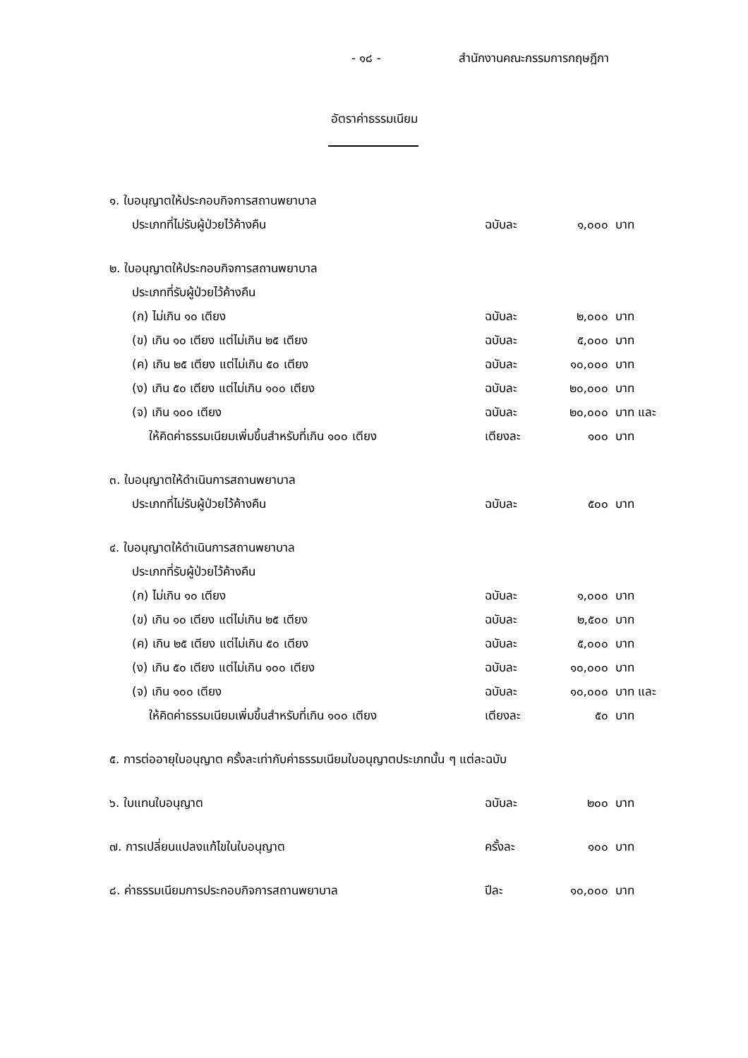- ๑๘ - สำนักงานคณะกรรมการกฤษฎีกา
อัตราค่าธรรมเนียม
| ๑. ใบอนุญาตให้ประกอบกิจการสถานพยาบาล | | | |
| ประเภทที่ไม่รับผู้ป่วยไว้ค้างคืน | ฉบับละ | ๑,๐๐๐ | บาท |
| ๒. ใบอนุญาตให้ประกอบกิจการสถานพยาบาล | | | |
| ประเภทที่รับผู้ป่วยไว้ค้างคืน | | | |
| (ก) ไม่เกิน ๑๐ เตียง | ฉบับละ | ๒,๐๐๐ | บาท |
| (ข) เกิน ๑๐ เตียง แต่ไม่เกิน ๒๕ เตียง | ฉบับละ | ๕,๐๐๐ | บาท |
| (ค) เกิน ๒๕ เตียง แต่ไม่เกิน ๕๐ เตียง | ฉบับละ | ๑๐,๐๐๐ | บาท |
| (ง) เกิน ๕๐ เตียง แต่ไม่เกิน ๑๐๐ เตียง | ฉบับละ | ๒๐,๐๐๐ | บาท |
| (จ) เกิน ๑๐๐ เตียง | ฉบับละ | ๒๐,๐๐๐ | บาท และ |
| ให้คิดค่าธรรมเนียมเพิ่มขึ้นสำหรับที่เกิน ๑๐๐ เตียง | เตียงละ | ๑๐๐ | บาท |
| ๓. ใบอนุญาตให้ดำเนินการสถานพยาบาล | | | |
| ประเภทที่ไม่รับผู้ป่วยไว้ค้างคืน | ฉบับละ | ๕๐๐ | บาท |
| ๔. ใบอนุญาตให้ดำเนินการสถานพยาบาล | | | |
| ประเภทที่รับผู้ป่วยไว้ค้างคืน | | | |
| (ก) ไม่เกิน ๑๐ เตียง | ฉบับละ | ๑,๐๐๐ | บาท |
| (ข) เกิน ๑๐ เตียง แต่ไม่เกิน ๒๕ เตียง | ฉบับละ | ๒,๕๐๐ | บาท |
| (ค) เกิน ๒๕ เตียง แต่ไม่เกิน ๕๐ เตียง | ฉบับละ | ๕,๐๐๐ | บาท |
| (ง) เกิน ๕๐ เตียง แต่ไม่เกิน ๑๐๐ เตียง | ฉบับละ | ๑๐,๐๐๐ | บาท |
| (จ) เกิน ๑๐๐ เตียง | ฉบับละ | ๑๐,๐๐๐ | บาท และ |
| ให้คิดค่าธรรมเนียมเพิ่มขึ้นสำหรับที่เกิน ๑๐๐ เตียง | เตียงละ | ๕๐ | บาท |
| ๕. การต่ออายุใบอนุญาต ครั้งละเท่ากับค่าธรรมเนียมใบอนุญาตประเภทนั้น ๆ แต่ละฉบับ | | | |
| ๖. ใบแทนใบอนุญาต | ฉบับละ | ๒๐๐ | บาท |
| ๗. การเปลี่ยนแปลงแก้ไขในใบอนุญาต | ครั้งละ | ๑๐๐ | บาท |
| ๘. ค่าธรรมเนียมการประกอบกิจการสถานพยาบาล | ปีละ | ๑๐,๐๐๐ | บาท |